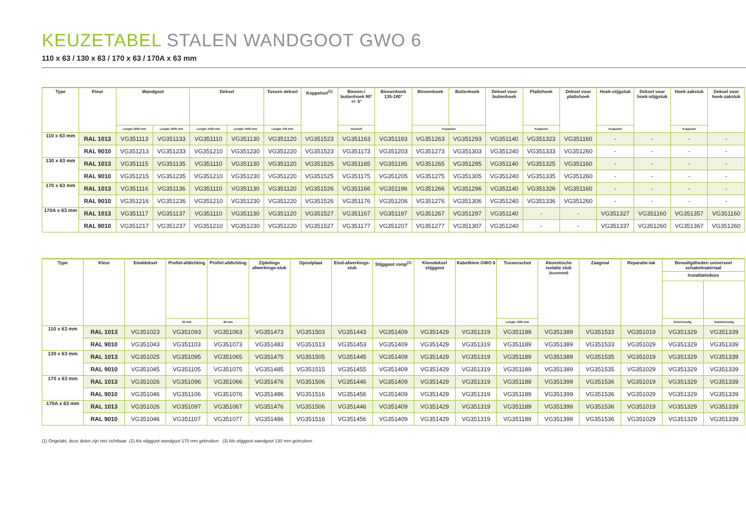KEUZETABEL STALEN WANDGOOT GWO 6
110 x 63 / 130 x 63 / 170 x 63 / 170A x 63 mm
| Type | Kleur | Wandgoot | | Deksel | | Tussen deksel | Koppelset<sup>(1)</sup> | Binnen-/ buitenhoek 90° +/- 5° | Binnenhoek 135-180° | Binnenhoek | Buitenhoek | Deksel voor buitenhoek | Plattehoek | Deksel voor plattehoek | Hoek-stijgstuk | Deksel voor hoek-stijgstuk | Hoek-zakstuk | Deksel voor hoek-zakstuk |
| --- | --- | --- | --- | --- | --- | --- | --- | --- | --- | --- | --- | --- | --- | --- | --- | --- | --- | --- |
| | | Lengte 2000 mm | Lengte 3000 mm | Lengte 1000 mm | Lengte 1500 mm | Lengte 100 mm | | Inschuif | | Koppelen | | | Koppelen | | Koppelen | | Koppelen | |
| 110 x 63 mm | RAL 1013 | VG351113 | VG351133 | VG351110 | VG351130 | VG351120 | VG351523 | VG351163 | VG351193 | VG351263 | VG351293 | VG351140 | VG351323 | VG351160 | - | - | - | - |
| | RAL 9010 | VG351213 | VG351233 | VG351210 | VG351230 | VG351220 | VG351523 | VG351173 | VG351203 | VG351273 | VG351303 | VG351240 | VG351333 | VG351260 | - | - | - | - |
| 130 x 63 mm | RAL 1013 | VG351115 | VG351135 | VG351110 | VG351130 | VG351120 | VG351525 | VG351165 | VG351195 | VG351265 | VG351295 | VG351140 | VG351325 | VG351160 | - | - | - | - |
| | RAL 9010 | VG351215 | VG351235 | VG351210 | VG351230 | VG351220 | VG351525 | VG351175 | VG351205 | VG351275 | VG351305 | VG351240 | VG351335 | VG351260 | - | - | - | - |
| 170 x 63 mm | RAL 1013 | VG351116 | VG351136 | VG351110 | VG351130 | VG351120 | VG351526 | VG351166 | VG351196 | VG351266 | VG351296 | VG351140 | VG351326 | VG351160 | - | - | - | - |
| | RAL 9010 | VG351216 | VG351236 | VG351210 | VG351230 | VG351220 | VG351526 | VG351176 | VG351206 | VG351276 | VG351306 | VG351240 | VG351336 | VG351260 | - | - | - | - |
| 170A x 63 mm | RAL 1013 | VG351117 | VG351137 | VG351110 | VG351130 | VG351120 | VG351527 | VG351167 | VG351197 | VG351267 | VG351297 | VG351140 | - | - | VG351327 | VG351160 | VG351357 | VG351160 |
| | RAL 9010 | VG351217 | VG351237 | VG351210 | VG351230 | VG351220 | VG351527 | VG351177 | VG351207 | VG351277 | VG351307 | VG351240 | - | - | VG351337 | VG351260 | VG351367 | VG351260 |
| Type | Kleur | Einddeksel | Profiel-afdichting | Profiel-afdichting | Zijdelings afwerkings-stuk | Opvulplaat | Eind-afwerkings-stuk | Stijggoot romp<sup>(1)</sup> | Klemdeksel stijggoot | Kabelklem GWO 6 | Tussenschot | Akoestische isolatie stuk (kunststof) | Zaagmal | Reparatie-lak | Benodigdheden universeel schakelmateriaal | |
| --- | --- | --- | --- | --- | --- | --- | --- | --- | --- | --- | --- | --- | --- | --- | --- | --- |
| | | | | | | | | | | | | | | | Installatiedoos | |
| | | | 25 mm | 40 mm | | | | | | | Lengte 1000 mm | | | | Enkelvoudig | Dubbelvoudig |
| 110 x 63 mm | RAL 1013 | VG351023 | VG351093 | VG351063 | VG351473 | VG351503 | VG351443 | VG351409 | VG351429 | VG351319 | VG351189 | VG351389 | VG351533 | VG351019 | VG351329 | VG351339 |
| | RAL 9010 | VG351043 | VG351103 | VG351073 | VG351483 | VG351513 | VG351453 | VG351409 | VG351429 | VG351319 | VG351189 | VG351389 | VG351533 | VG351029 | VG351329 | VG351339 |
| 130 x 63 mm | RAL 1013 | VG351025 | VG351095 | VG351065 | VG351475 | VG351505 | VG351445 | VG351409 | VG351429 | VG351319 | VG351189 | VG351389 | VG351535 | VG351019 | VG351329 | VG351339 |
| | RAL 9010 | VG351045 | VG351105 | VG351075 | VG351485 | VG351515 | VG351455 | VG351409 | VG351429 | VG351319 | VG351189 | VG351389 | VG351535 | VG351029 | VG351329 | VG351339 |
| 170 x 63 mm | RAL 1013 | VG351026 | VG351096 | VG351066 | VG351476 | VG351506 | VG351446 | VG351409 | VG351429 | VG351319 | VG351189 | VG351399 | VG351536 | VG351019 | VG351329 | VG351339 |
| | RAL 9010 | VG351046 | VG351106 | VG351076 | VG351486 | VG351516 | VG351456 | VG351409 | VG351429 | VG351319 | VG351189 | VG351399 | VG351536 | VG351029 | VG351329 | VG351339 |
| 170A x 63 mm | RAL 1013 | VG351026 | VG351097 | VG351067 | VG351476 | VG351506 | VG351446 | VG351409 | VG351429 | VG351319 | VG351189 | VG351399 | VG351536 | VG351019 | VG351329 | VG351339 |
| | RAL 9010 | VG351046 | VG351107 | VG351077 | VG351486 | VG351516 | VG351456 | VG351409 | VG351429 | VG351319 | VG351189 | VG351399 | VG351536 | VG351029 | VG351329 | VG351339 |
(1) Ongelakt, deze delen zijn niet zichtbaar (2) Als stijggoot wandgoot 170 mm gebruiken (3) Als stijggoot wandgoot 130 mm gebruiken.